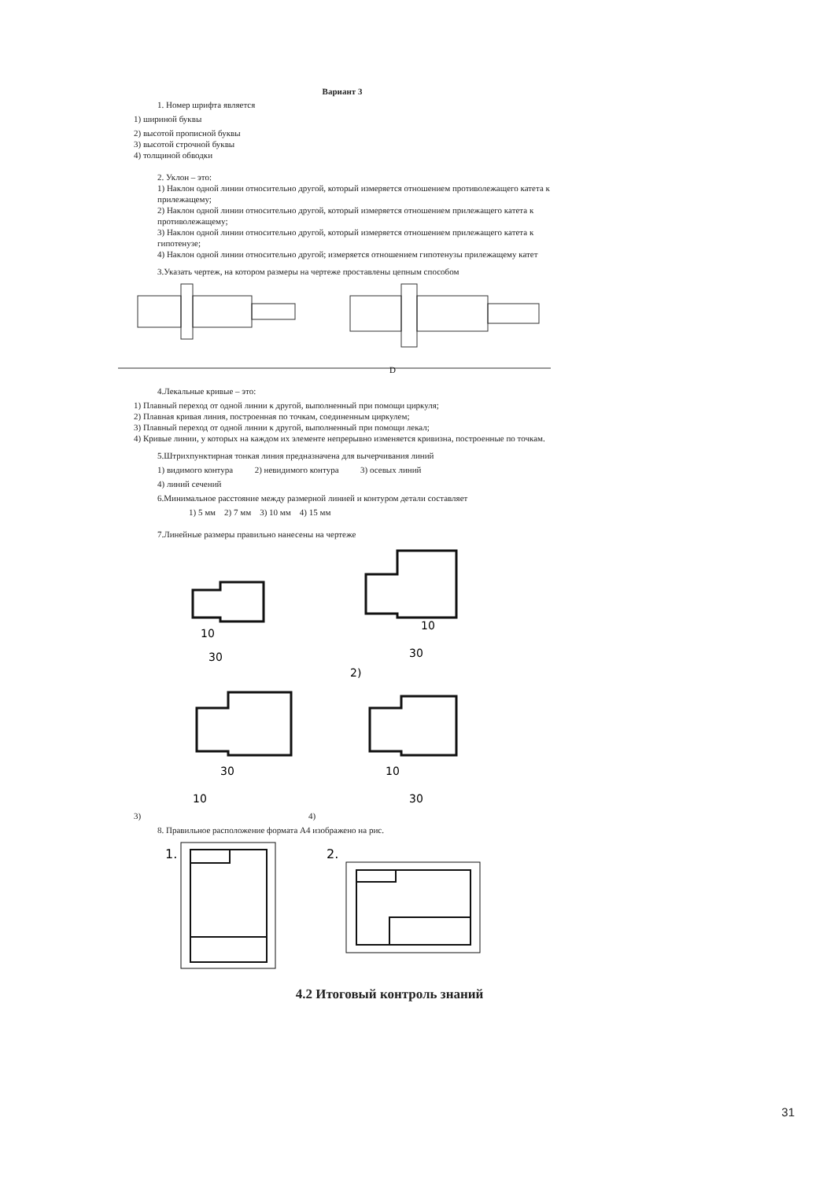Вариант 3
1. Номер шрифта является
1) шириной буквы
2) высотой прописной буквы
3) высотой строчной буквы
4) толщиной обводки
2. Уклон – это:
1) Наклон одной линии относительно другой, который измеряется отношением противолежащего катета к прилежащему;
2) Наклон одной линии относительно другой, который измеряется отношением прилежащего катета к противолежащему;
3) Наклон одной линии относительно другой, который измеряется отношением прилежащего катета к гипотенузе;
4) Наклон одной линии относительно другой; измеряется отношением гипотенузы прилежащему катет
3.Указать чертеж, на котором размеры на чертеже проставлены цепным способом
D
4.Лекальные кривые – это:
1) Плавный переход от одной линии к другой, выполненный при помощи циркуля;
2) Плавная кривая линия, построенная по точкам, соединенным циркулем;
3) Плавный переход от одной линии к другой, выполненный при помощи лекал;
4) Кривые линии, у которых на каждом их элементе непрерывно изменяется кривизна, построенные по точкам.
5.Штрихпунктирная тонкая линия предназначена для вычерчивания линий
1) видимого контура 2) невидимого контура 3) осевых линий
4) линий сечений
6.Минимальное расстояние между размерной линией и контуром детали составляет
1) 5 мм 2) 7 мм 3) 10 мм 4) 15 мм
7.Линейные размеры правильно нанесены на чертеже
10
30
10
30
2)
30
10
10
30
3) 4)
8. Правильное расположение формата А4 изображено на рис.
1.
2.
4.2 Итоговый контроль знаний
31